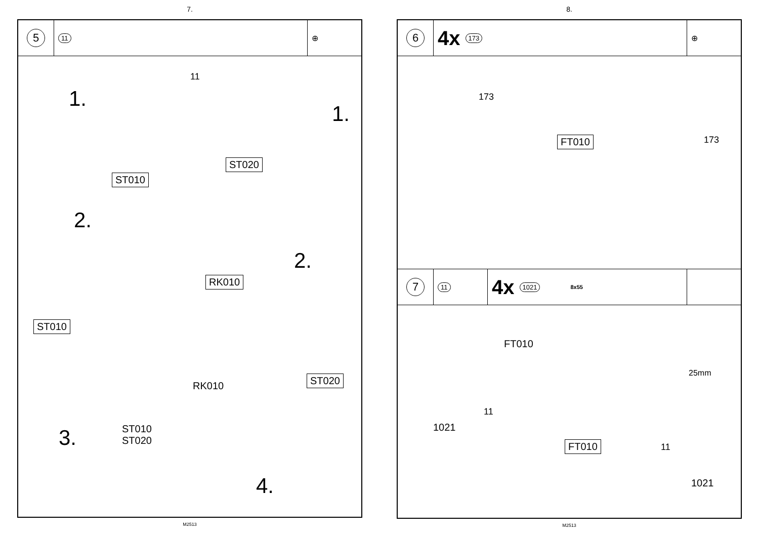7.
5
11
⊕
11
1.
1.
ST010
ST020
2.
2.
RK010
ST010
ST020
RK010
3. ST010
ST020
4.
M2513
8.
6
4x 173
⊕
173
FT010 173
7
11
4x 1021 8x55
FT010
25mm
11
1021
FT010 11
1021
M2513